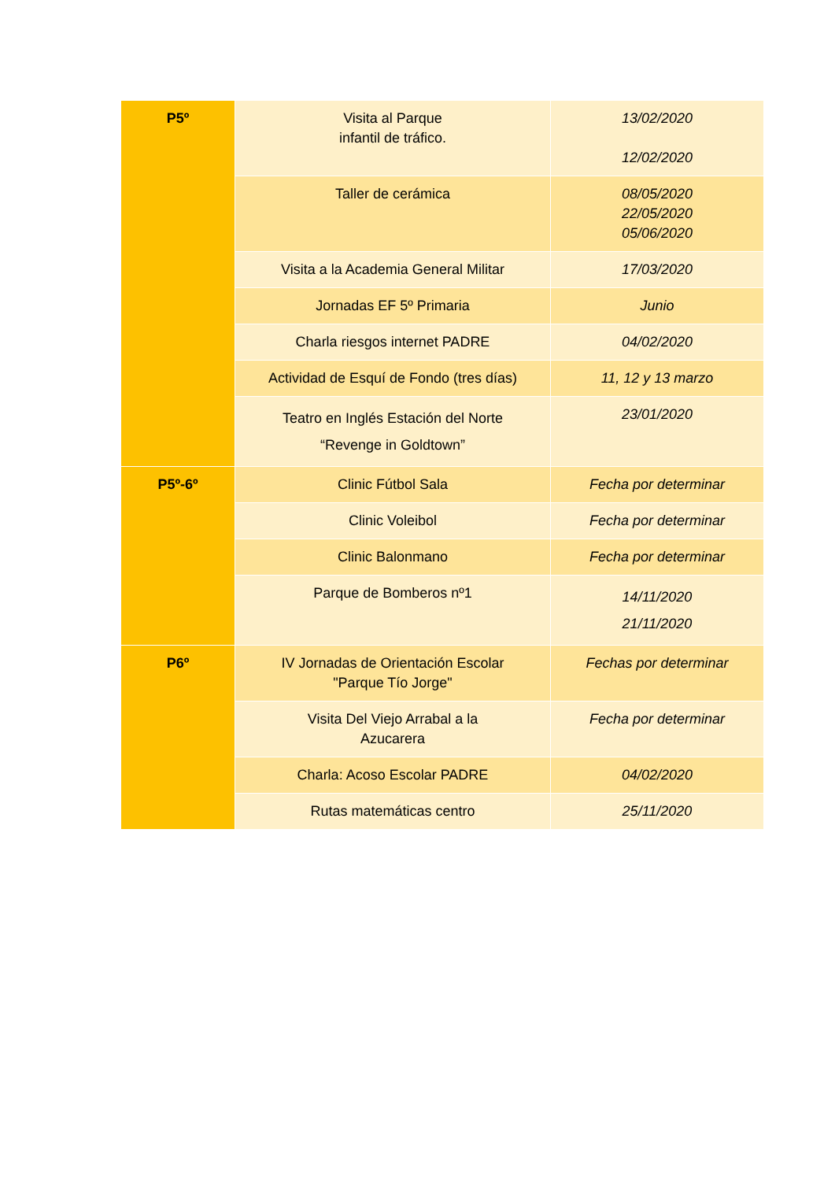| P5º | Visita al Parque infantil de tráfico. | 13/02/2020 12/02/2020 |
| | Taller de cerámica | 08/05/2020 22/05/2020 05/06/2020 |
| | Visita a la Academia General Militar | 17/03/2020 |
| | Jornadas EF 5º Primaria | Junio |
| | Charla riesgos internet PADRE | 04/02/2020 |
| | Actividad de Esquí de Fondo (tres días) | 11, 12 y 13 marzo |
| | Teatro en Inglés Estación del Norte “Revenge in Goldtown” | 23/01/2020 |
| P5º-6º | Clinic Fútbol Sala | Fecha por determinar |
| | Clinic Voleibol | Fecha por determinar |
| | Clinic Balonmano | Fecha por determinar |
| | Parque de Bomberos nº1 | 14/11/2020 21/11/2020 |
| P6º | IV Jornadas de Orientación Escolar "Parque Tío Jorge" | Fechas por determinar |
| | Visita Del Viejo Arrabal a la Azucarera | Fecha por determinar |
| | Charla: Acoso Escolar PADRE | 04/02/2020 |
| | Rutas matemáticas centro | 25/11/2020 |